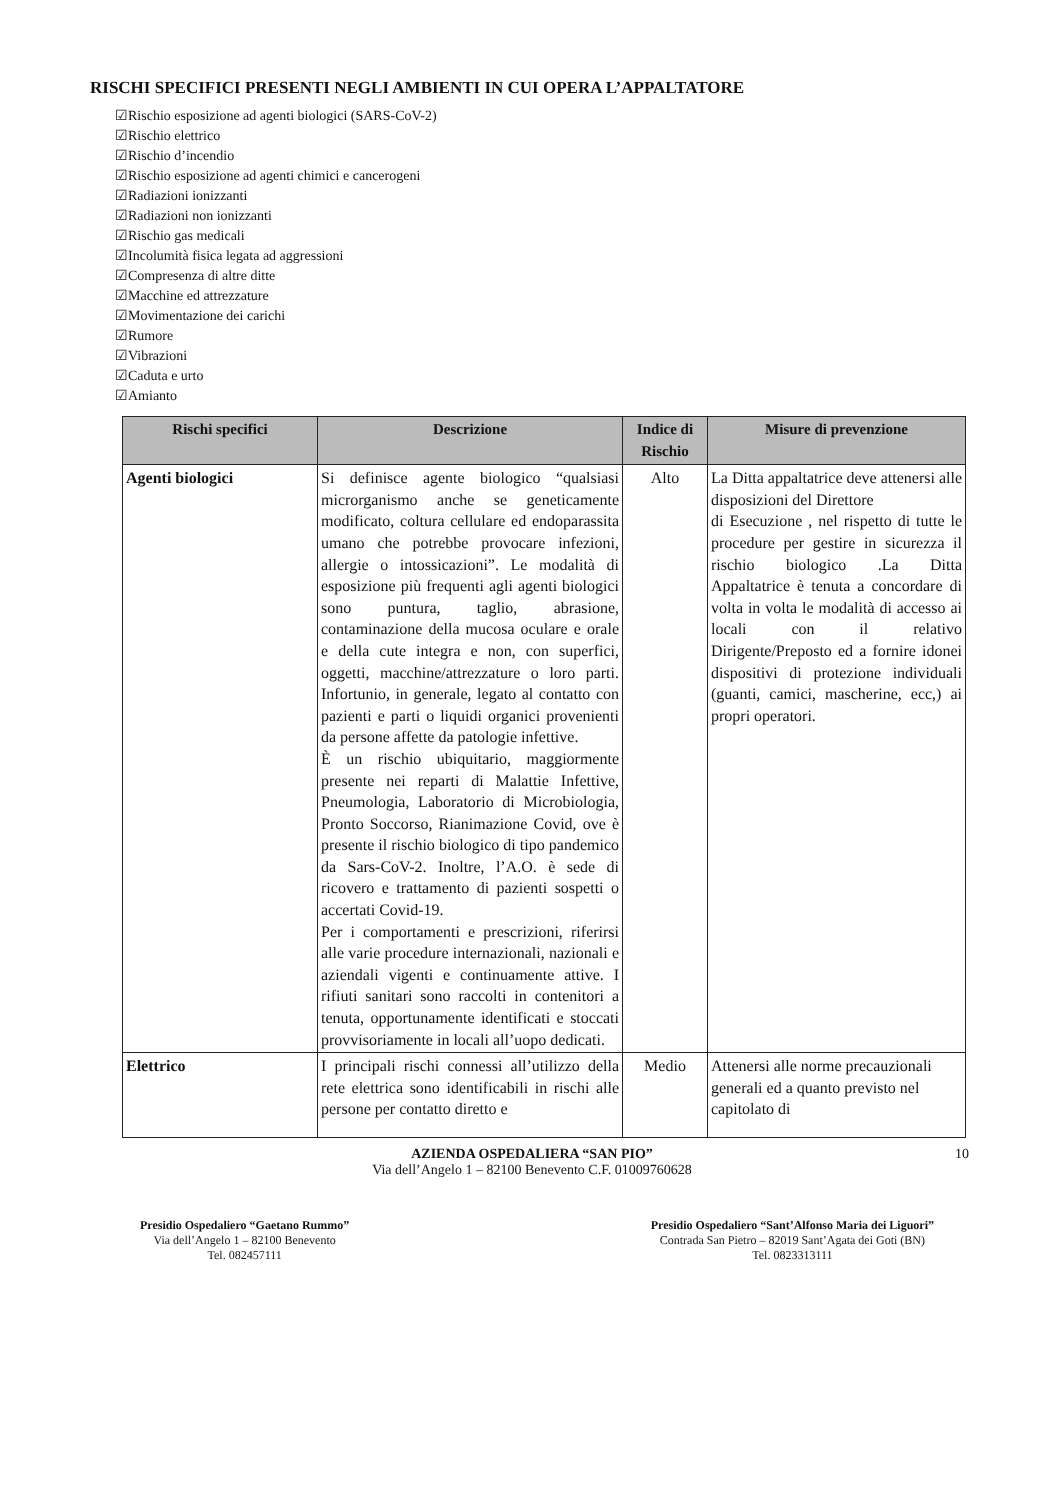RISCHI SPECIFICI PRESENTI NEGLI AMBIENTI IN CUI OPERA L’APPALTATORE
☑Rischio esposizione ad agenti biologici (SARS-CoV-2)
☑Rischio elettrico
☑Rischio d’incendio
☑Rischio esposizione ad agenti chimici e cancerogeni
☑Radiazioni ionizzanti
☑Radiazioni non ionizzanti
☑Rischio gas medicali
☑Incolumità fisica legata ad aggressioni
☑Compresenza di altre ditte
☑Macchine ed attrezzature
☑Movimentazione dei carichi
☑Rumore
☑Vibrazioni
☑Caduta e urto
☑Amianto
| Rischi specifici | Descrizione | Indice di Rischio | Misure di prevenzione |
| --- | --- | --- | --- |
| Agenti biologici | Si definisce agente biologico “qualsiasi microrganismo anche se geneticamente modificato, coltura cellulare ed endoparassita umano che potrebbe provocare infezioni, allergie o intossicazioni”. Le modalità di esposizione più frequenti agli agenti biologici sono puntura, taglio, abrasione, contaminazione della mucosa oculare e orale e della cute integra e non, con superfici, oggetti, macchine/attrezzature o loro parti. Infortunio, in generale, legato al contatto con pazienti e parti o liquidi organici provenienti da persone affette da patologie infettive. È un rischio ubiquitario, maggiormente presente nei reparti di Malattie Infettive, Pneumologia, Laboratorio di Microbiologia, Pronto Soccorso, Rianimazione Covid, ove è presente il rischio biologico di tipo pandemico da Sars-CoV-2. Inoltre, l’A.O. è sede di ricovero e trattamento di pazienti sospetti o accertati Covid-19. Per i comportamenti e prescrizioni, riferirsi alle varie procedure internazionali, nazionali e aziendali vigenti e continuamente attive. I rifiuti sanitari sono raccolti in contenitori a tenuta, opportunamente identificati e stoccati provvisoriamente in locali all’uopo dedicati. | Alto | La Ditta appaltatrice deve attenersi alle disposizioni del Direttore di Esecuzione , nel rispetto di tutte le procedure per gestire in sicurezza il rischio biologico .La Ditta Appaltatrice è tenuta a concordare di volta in volta le modalità di accesso ai locali con il relativo Dirigente/Preposto ed a fornire idonei dispositivi di protezione individuali (guanti, camici, mascherine, ecc,) ai propri operatori. |
| Elettrico | I principali rischi connessi all’utilizzo della rete elettrica sono identificabili in rischi alle persone per contatto diretto e | Medio | Attenersi alle norme precauzionali generali ed a quanto previsto nel capitolato di |
AZIENDA OSPEDALIERA “SAN PIO”
Via dell’Angelo 1 – 82100 Benevento C.F. 01009760628
10
Presidio Ospedaliero “Gaetano Rummo”
Via dell’Angelo 1 – 82100 Benevento
Tel. 082457111
Presidio Ospedaliero “Sant’Alfonso Maria dei Liguori”
Contrada San Pietro – 82019 Sant’Agata dei Goti (BN)
Tel. 0823313111